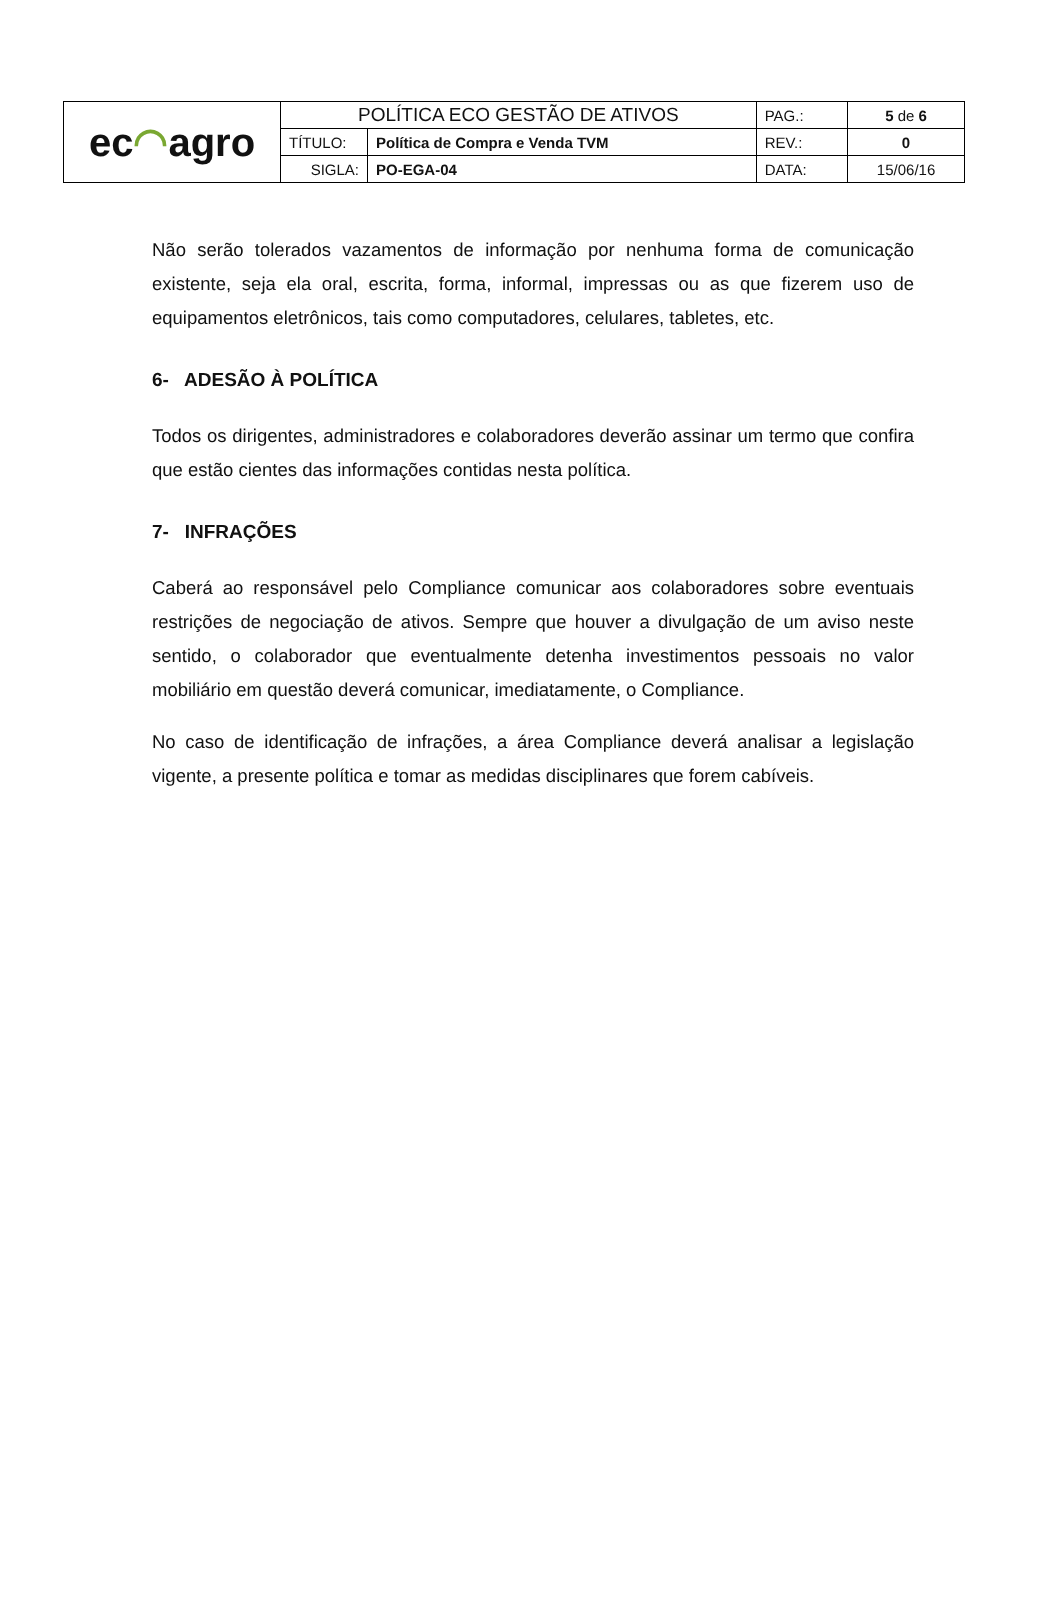| ec ◠ agro | POLÍTICA ECO GESTÃO DE ATIVOS | | PAG.: | 5 de 6 |
| | TÍTULO: | Política de Compra e Venda TVM | REV.: | 0 |
| | SIGLA: | PO-EGA-04 | DATA: | 15/06/16 |
Não serão tolerados vazamentos de informação por nenhuma forma de comunicação existente, seja ela oral, escrita, forma, informal, impressas ou as que fizerem uso de equipamentos eletrônicos, tais como computadores, celulares, tabletes, etc.
6- ADESÃO À POLÍTICA
Todos os dirigentes, administradores e colaboradores deverão assinar um termo que confira que estão cientes das informações contidas nesta política.
7- INFRAÇÕES
Caberá ao responsável pelo Compliance comunicar aos colaboradores sobre eventuais restrições de negociação de ativos. Sempre que houver a divulgação de um aviso neste sentido, o colaborador que eventualmente detenha investimentos pessoais no valor mobiliário em questão deverá comunicar, imediatamente, o Compliance.
No caso de identificação de infrações, a área Compliance deverá analisar a legislação vigente, a presente política e tomar as medidas disciplinares que forem cabíveis.